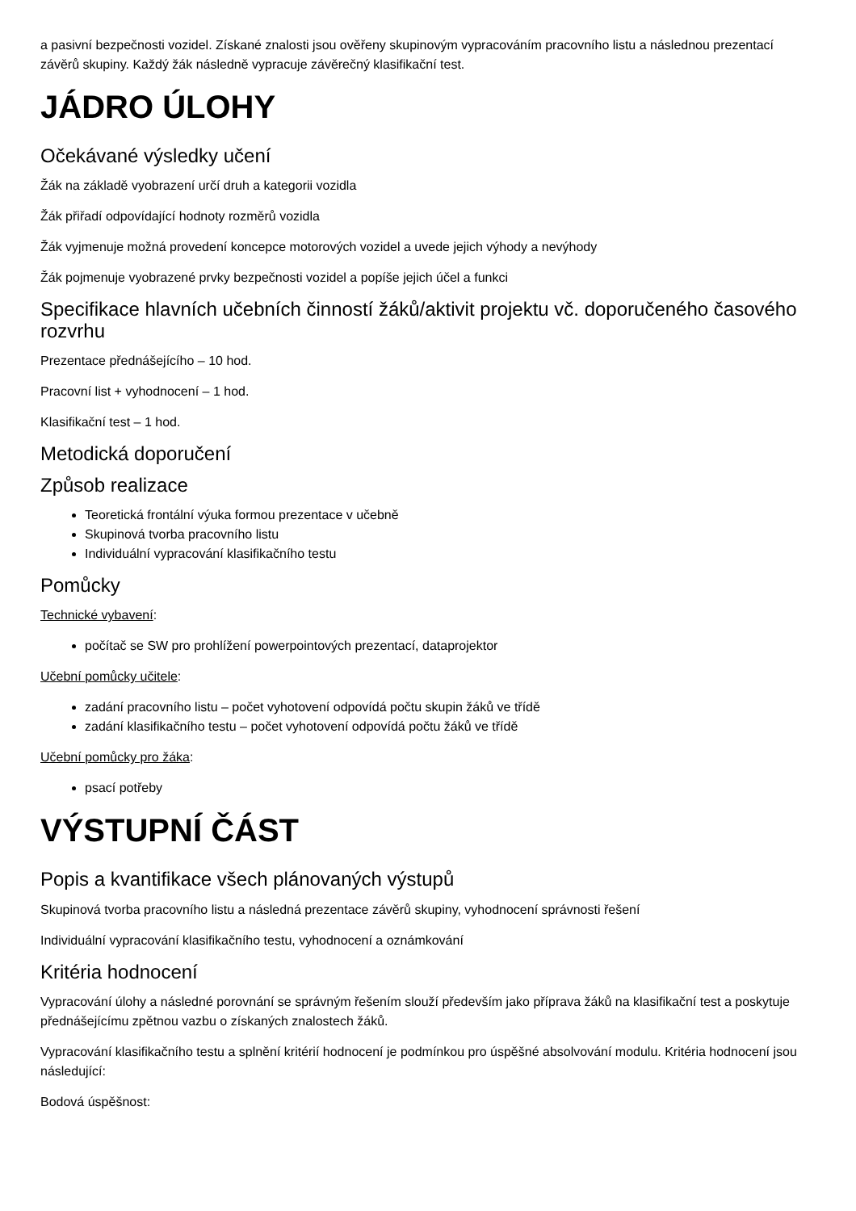a pasivní bezpečnosti vozidel. Získané znalosti jsou ověřeny skupinovým vypracováním pracovního listu a následnou prezentací závěrů skupiny. Každý žák následně vypracuje závěrečný klasifikační test.
JÁDRO ÚLOHY
Očekávané výsledky učení
Žák na základě vyobrazení určí druh a kategorii vozidla
Žák přiřadí odpovídající hodnoty rozměrů vozidla
Žák vyjmenuje možná provedení koncepce motorových vozidel a uvede jejich výhody a nevýhody
Žák pojmenuje vyobrazené prvky bezpečnosti vozidel a popíše jejich účel a funkci
Specifikace hlavních učebních činností žáků/aktivit projektu vč. doporučeného časového rozvrhu
Prezentace přednášejícího – 10 hod.
Pracovní list + vyhodnocení – 1 hod.
Klasifikační test – 1 hod.
Metodická doporučení
Způsob realizace
Teoretická frontální výuka formou prezentace v učebně
Skupinová tvorba pracovního listu
Individuální vypracování klasifikačního testu
Pomůcky
Technické vybavení:
počítač se SW pro prohlížení powerpointových prezentací, dataprojektor
Učební pomůcky učitele:
zadání pracovního listu – počet vyhotovení odpovídá počtu skupin žáků ve třídě
zadání klasifikačního testu – počet vyhotovení odpovídá počtu žáků ve třídě
Učební pomůcky pro žáka:
psací potřeby
VÝSTUPNÍ ČÁST
Popis a kvantifikace všech plánovaných výstupů
Skupinová tvorba pracovního listu a následná prezentace závěrů skupiny, vyhodnocení správnosti řešení
Individuální vypracování klasifikačního testu, vyhodnocení a oznámkování
Kritéria hodnocení
Vypracování úlohy a následné porovnání se správným řešením slouží především jako příprava žáků na klasifikační test a poskytuje přednášejícímu zpětnou vazbu o získaných znalostech žáků.
Vypracování klasifikačního testu a splnění kritérií hodnocení je podmínkou pro úspěšné absolvování modulu. Kritéria hodnocení jsou následující:
Bodová úspěšnost: